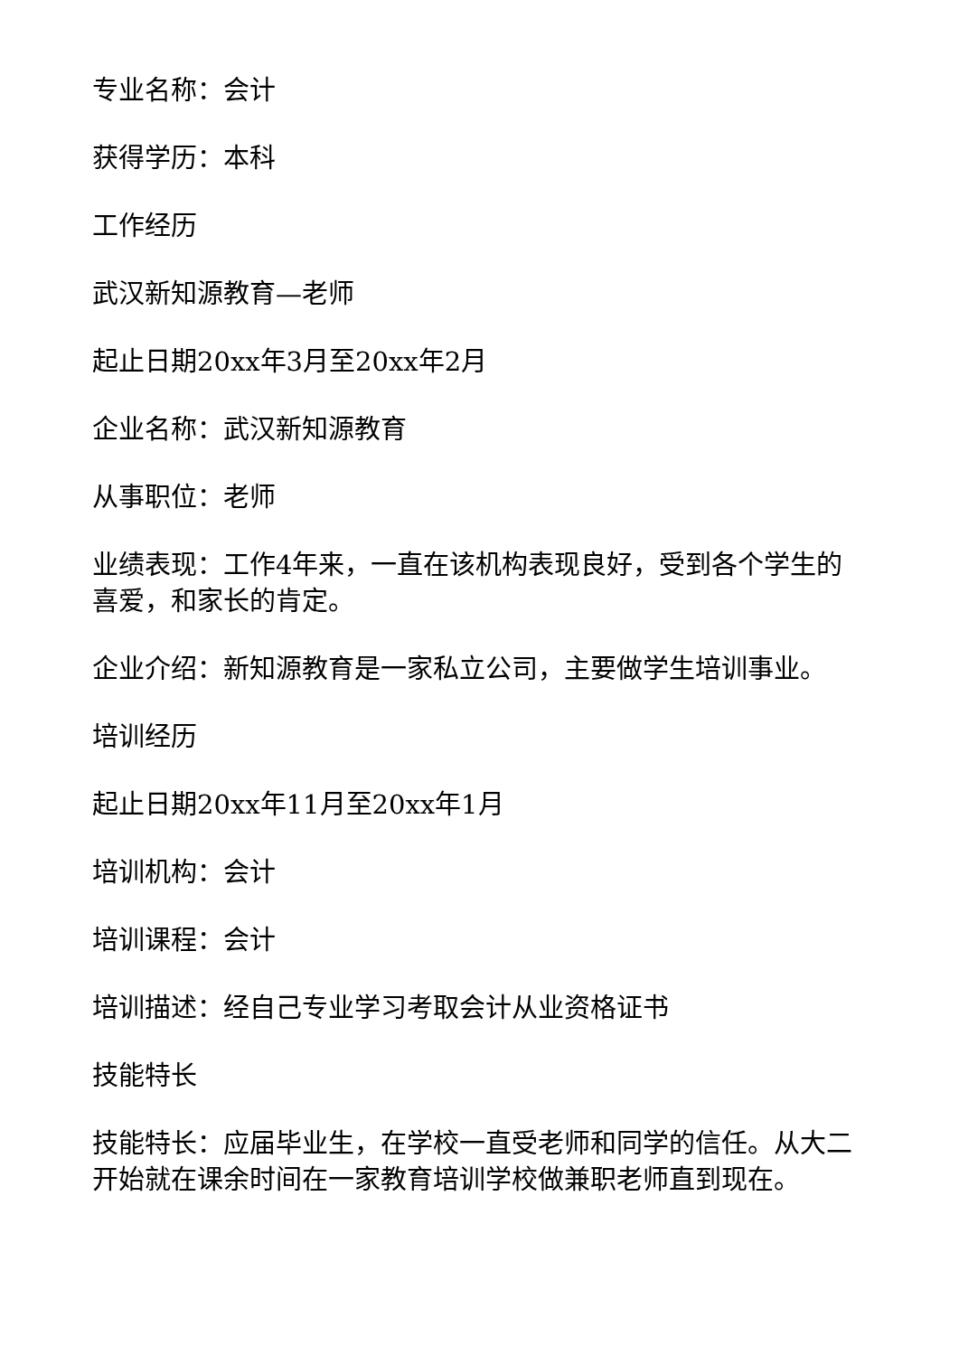专业名称：会计
获得学历：本科
工作经历
武汉新知源教育—老师
起止日期20xx年3月至20xx年2月
企业名称：武汉新知源教育
从事职位：老师
业绩表现：工作4年来，一直在该机构表现良好，受到各个学生的喜爱，和家长的肯定。
企业介绍：新知源教育是一家私立公司，主要做学生培训事业。
培训经历
起止日期20xx年11月至20xx年1月
培训机构：会计
培训课程：会计
培训描述：经自己专业学习考取会计从业资格证书
技能特长
技能特长：应届毕业生，在学校一直受老师和同学的信任。从大二开始就在课余时间在一家教育培训学校做兼职老师直到现在。